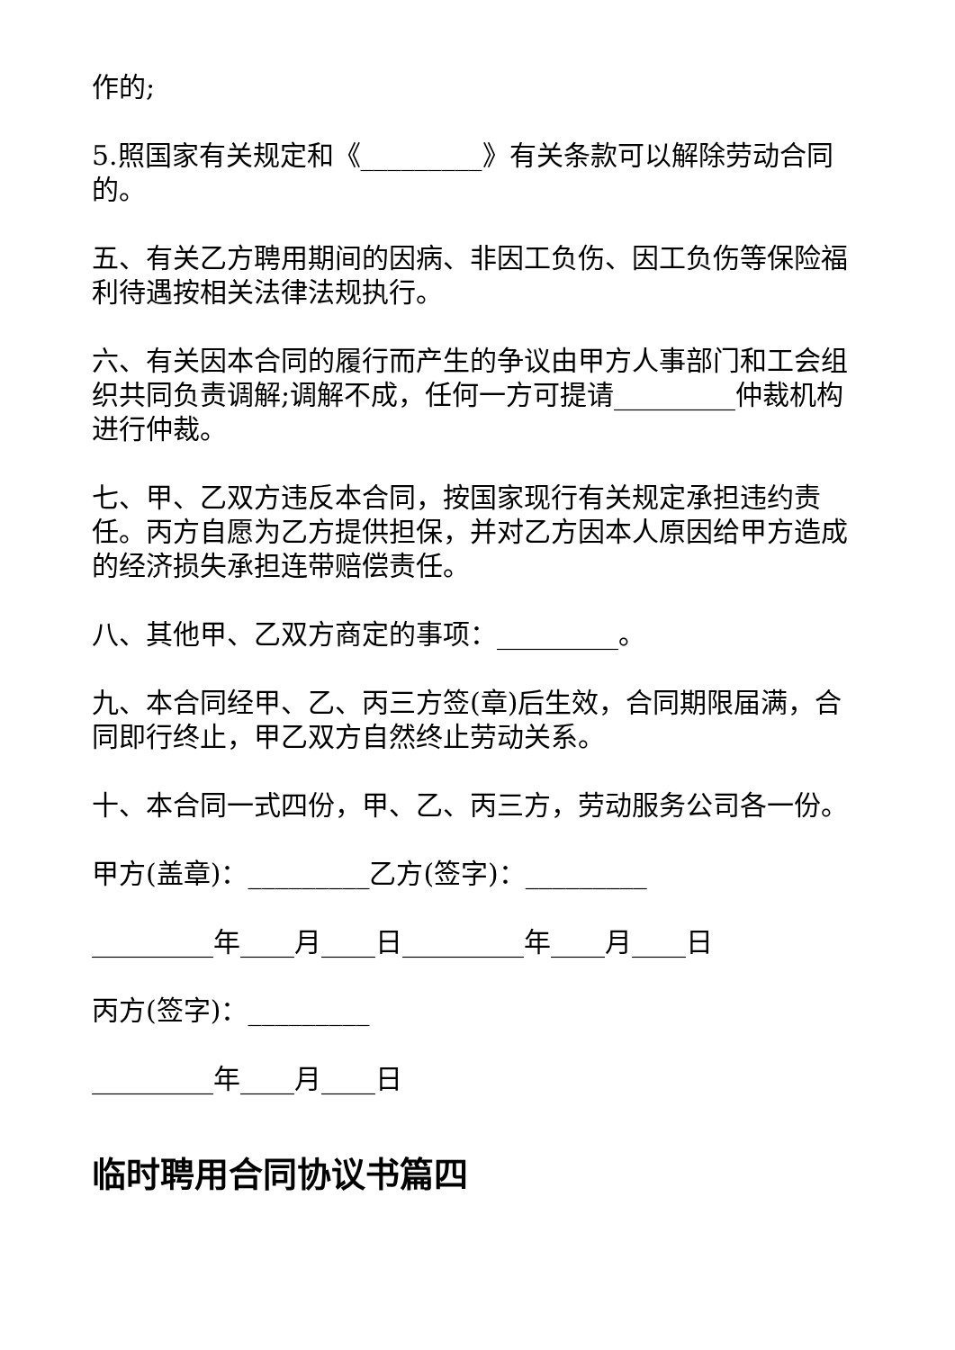作的;
5.照国家有关规定和《_________》有关条款可以解除劳动合同的。
五、有关乙方聘用期间的因病、非因工负伤、因工负伤等保险福利待遇按相关法律法规执行。
六、有关因本合同的履行而产生的争议由甲方人事部门和工会组织共同负责调解;调解不成，任何一方可提请_________仲裁机构进行仲裁。
七、甲、乙双方违反本合同，按国家现行有关规定承担违约责任。丙方自愿为乙方提供担保，并对乙方因本人原因给甲方造成的经济损失承担连带赔偿责任。
八、其他甲、乙双方商定的事项：_________。
九、本合同经甲、乙、丙三方签(章)后生效，合同期限届满，合同即行终止，甲乙双方自然终止劳动关系。
十、本合同一式四份，甲、乙、丙三方，劳动服务公司各一份。
甲方(盖章)：_________乙方(签字)：_________
_________年____月____日_________年____月____日
丙方(签字)：_________
_________年____月____日
临时聘用合同协议书篇四